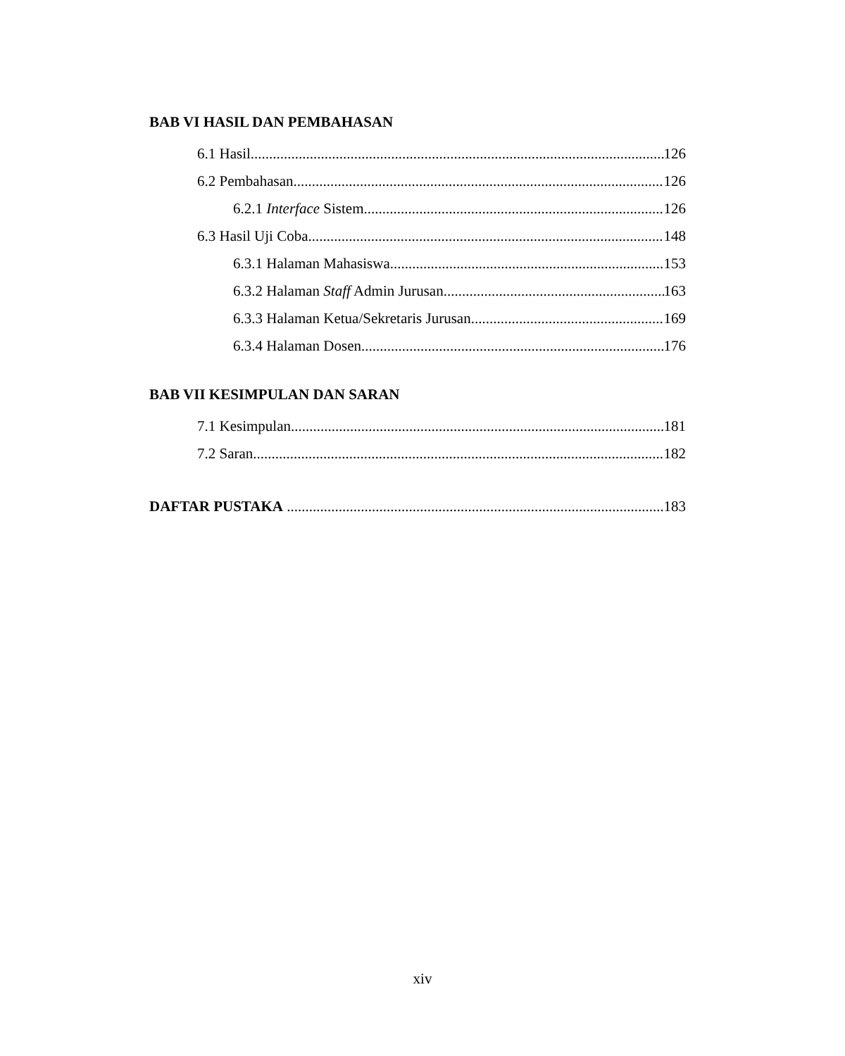BAB VI HASIL DAN PEMBAHASAN
6.1 Hasil 126
6.2 Pembahasan 126
6.2.1 Interface Sistem 126
6.3 Hasil Uji Coba 148
6.3.1 Halaman Mahasiswa 153
6.3.2 Halaman Staff Admin Jurusan 163
6.3.3 Halaman Ketua/Sekretaris Jurusan 169
6.3.4 Halaman Dosen 176
BAB VII KESIMPULAN DAN SARAN
7.1 Kesimpulan 181
7.2 Saran 182
DAFTAR PUSTAKA 183
xiv